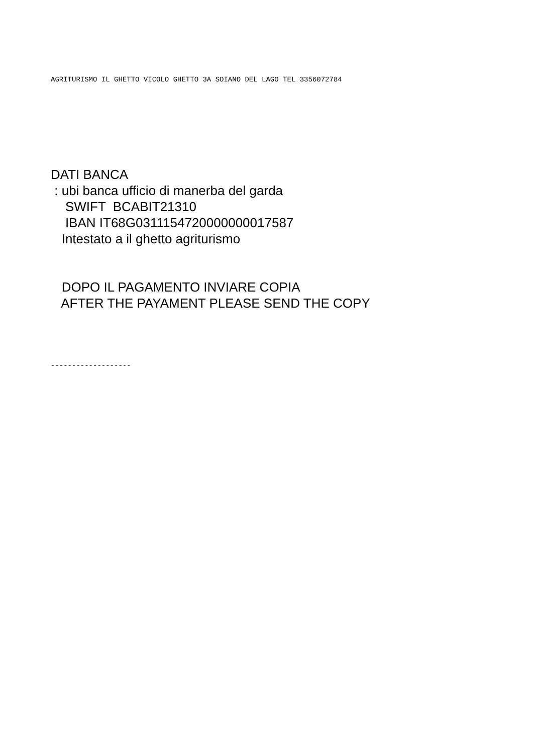AGRITURISMO IL GHETTO VICOLO GHETTO 3A SOIANO DEL LAGO TEL 3356072784
DATI BANCA : ubi banca ufficio di manerba del garda SWIFT BCABIT21310 IBAN IT68G0311154720000000017587 Intestato a il ghetto agriturismo
DOPO IL PAGAMENTO INVIARE COPIA AFTER THE PAYAMENT PLEASE SEND THE COPY
-------------------